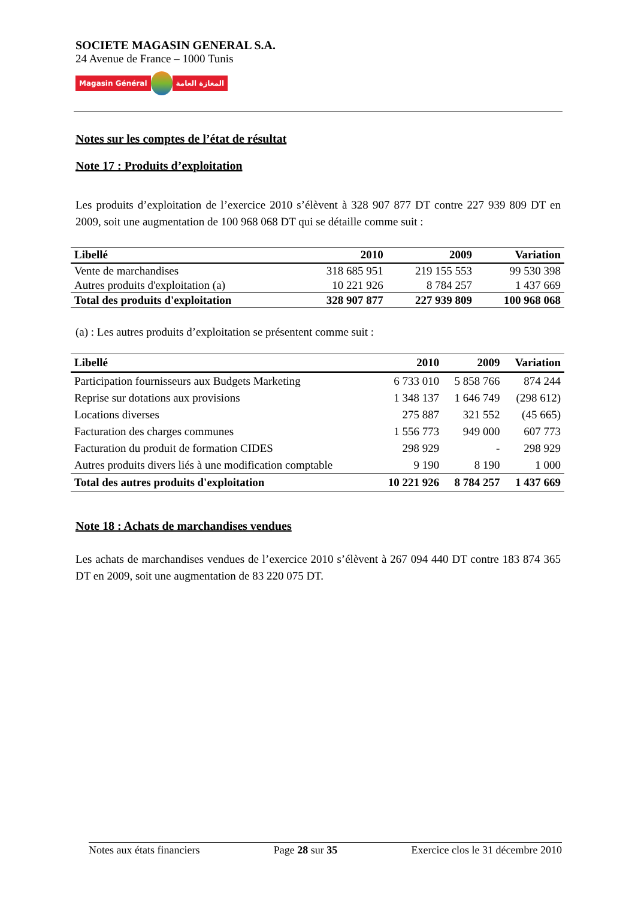SOCIETE MAGASIN GENERAL S.A.
24 Avenue de France – 1000 Tunis
Magasin Général المغازة العامة
Notes sur les comptes de l’état de résultat
Note 17 : Produits d’exploitation
Les produits d’exploitation de l’exercice 2010 s’élèvent à 328 907 877 DT contre 227 939 809 DT en 2009, soit une augmentation de 100 968 068 DT qui se détaille comme suit :
| Libellé | 2010 | 2009 | Variation |
| --- | --- | --- | --- |
| Vente de marchandises | 318 685 951 | 219 155 553 | 99 530 398 |
| Autres produits d'exploitation (a) | 10 221 926 | 8 784 257 | 1 437 669 |
| Total des produits d'exploitation | 328 907 877 | 227 939 809 | 100 968 068 |
(a) : Les autres produits d’exploitation se présentent comme suit :
| Libellé | 2010 | 2009 | Variation |
| --- | --- | --- | --- |
| Participation fournisseurs aux Budgets Marketing | 6 733 010 | 5 858 766 | 874 244 |
| Reprise sur dotations aux provisions | 1 348 137 | 1 646 749 | (298 612) |
| Locations diverses | 275 887 | 321 552 | (45 665) |
| Facturation des charges communes | 1 556 773 | 949 000 | 607 773 |
| Facturation du produit de formation CIDES | 298 929 | - | 298 929 |
| Autres produits divers liés à une modification comptable | 9 190 | 8 190 | 1 000 |
| Total des autres produits d'exploitation | 10 221 926 | 8 784 257 | 1 437 669 |
Note 18 : Achats de marchandises vendues
Les achats de marchandises vendues de l’exercice 2010 s’élèvent à 267 094 440 DT contre 183 874 365 DT en 2009, soit une augmentation de 83 220 075 DT.
Notes aux états financiers Page 28 sur 35 Exercice clos le 31 décembre 2010